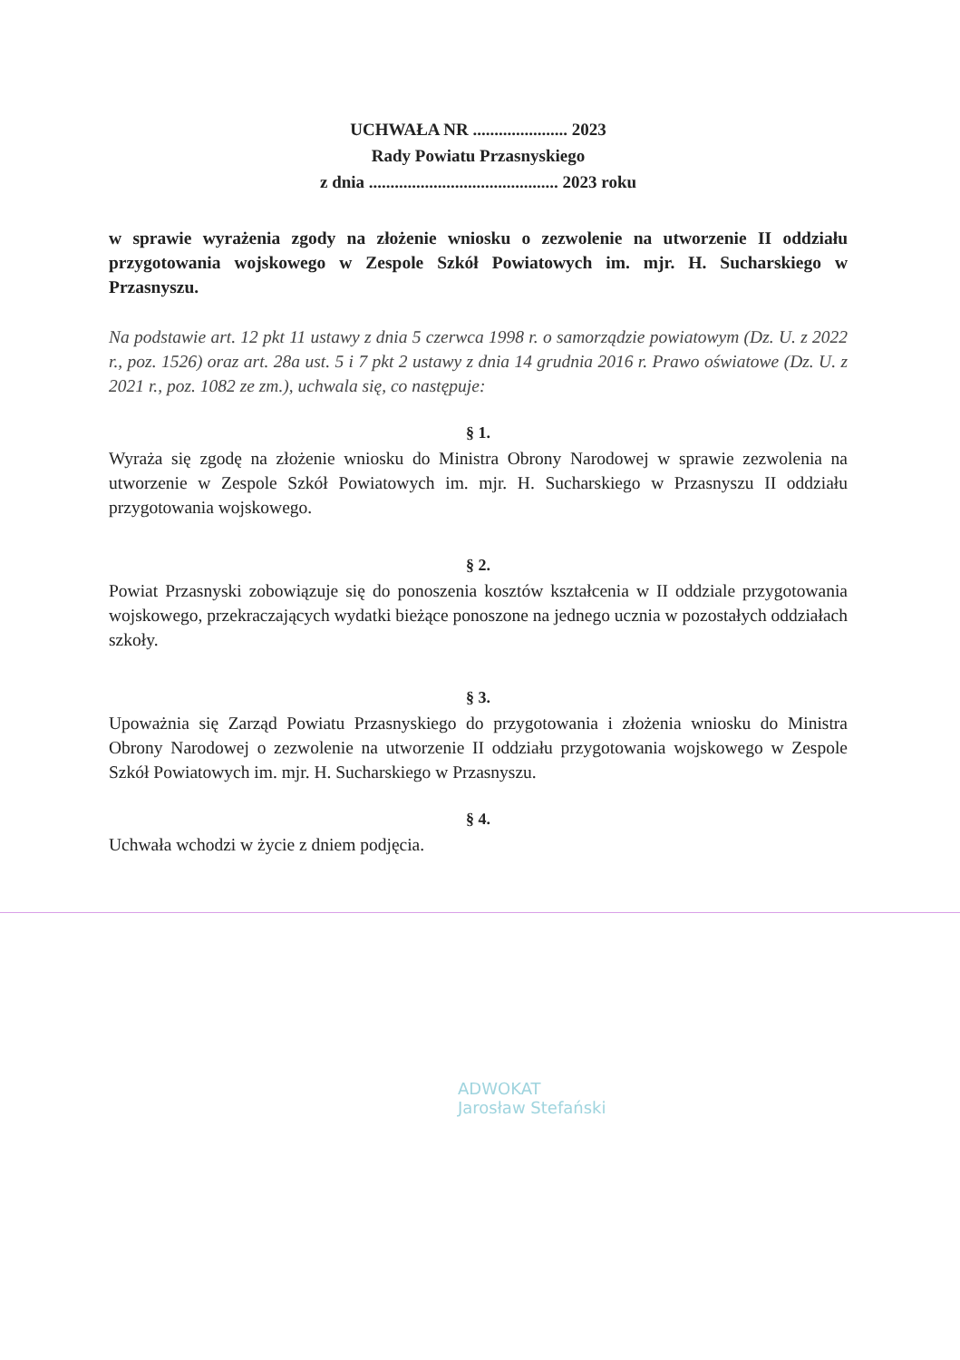UCHWAŁA NR ...................... 2023
Rady Powiatu Przasnyskiego
z dnia ............................................ 2023 roku
w sprawie wyrażenia zgody na złożenie wniosku o zezwolenie na utworzenie II oddziału przygotowania wojskowego w Zespole Szkół Powiatowych im. mjr. H. Sucharskiego w Przasnyszu.
Na podstawie art. 12 pkt 11 ustawy z dnia 5 czerwca 1998 r. o samorządzie powiatowym (Dz. U. z 2022 r., poz. 1526) oraz art. 28a ust. 5 i 7 pkt 2 ustawy z dnia 14 grudnia 2016 r. Prawo oświatowe (Dz. U. z 2021 r., poz. 1082 ze zm.), uchwala się, co następuje:
§ 1.
Wyraża się zgodę na złożenie wniosku do Ministra Obrony Narodowej w sprawie zezwolenia na utworzenie w Zespole Szkół Powiatowych im. mjr. H. Sucharskiego w Przasnyszu II oddziału przygotowania wojskowego.
§ 2.
Powiat Przasnyski zobowiązuje się do ponoszenia kosztów kształcenia w II oddziale przygotowania wojskowego, przekraczających wydatki bieżące ponoszone na jednego ucznia w pozostałych oddziałach szkoły.
§ 3.
Upoważnia się Zarząd Powiatu Przasnyskiego do przygotowania i złożenia wniosku do Ministra Obrony Narodowej o zezwolenie na utworzenie II oddziału przygotowania wojskowego w Zespole Szkół Powiatowych im. mjr. H. Sucharskiego w Przasnyszu.
§ 4.
Uchwała wchodzi w życie z dniem podjęcia.
ADWOKAT
Jarosław Stefański